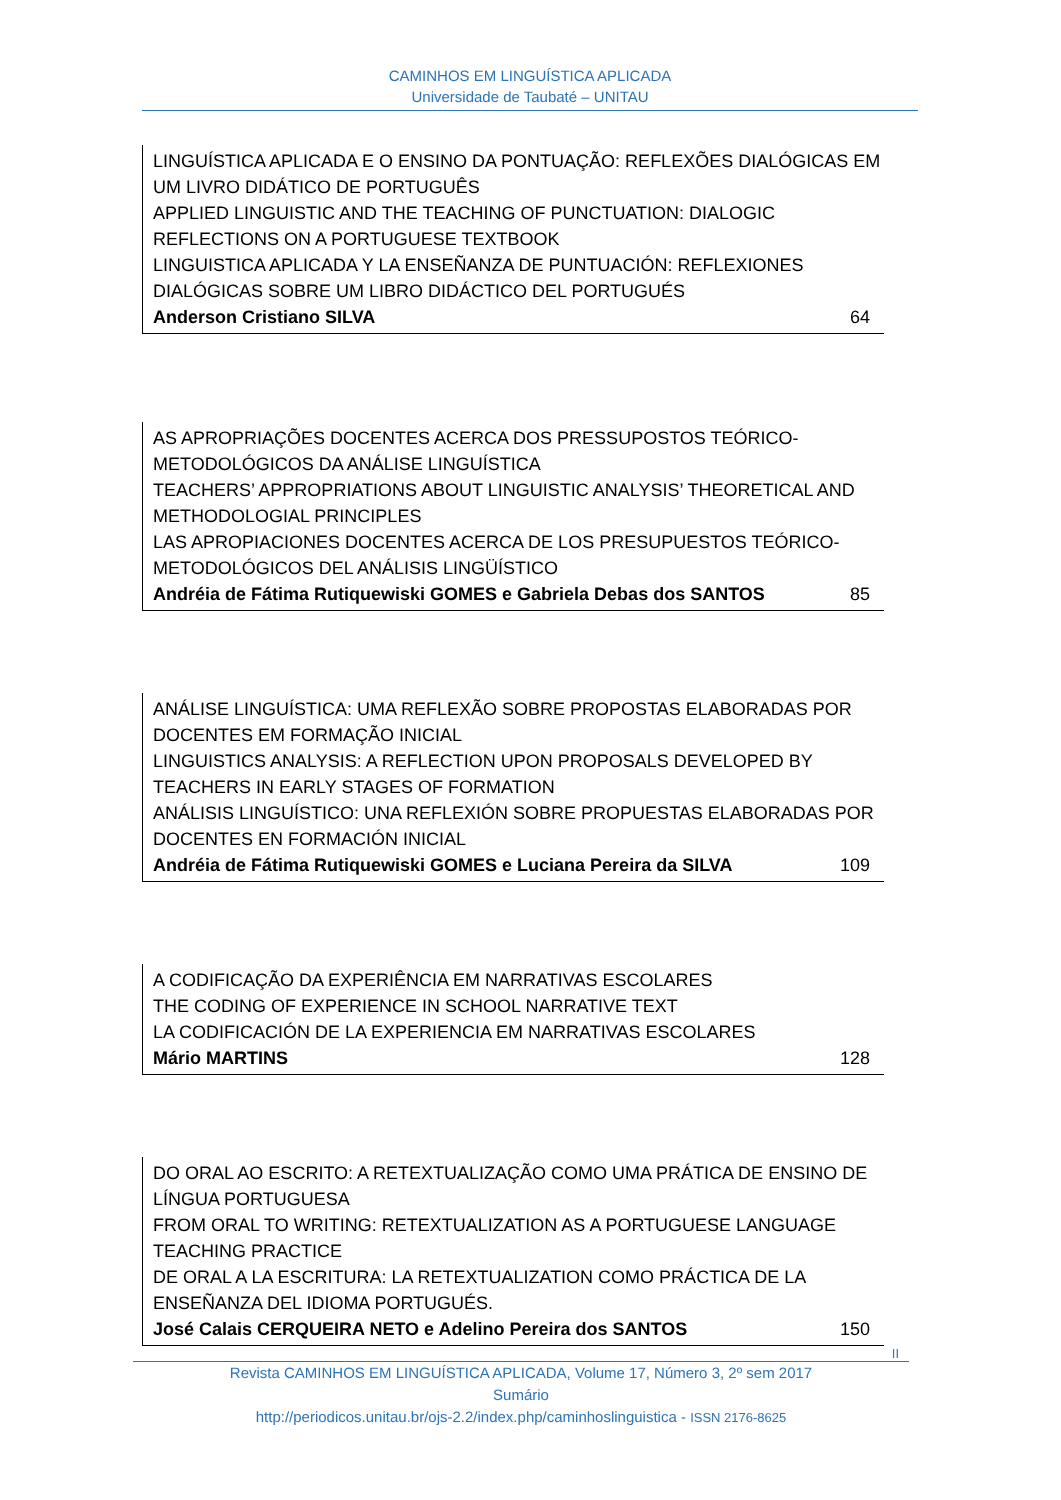CAMINHOS EM LINGUÍSTICA APLICADA
Universidade de Taubaté – UNITAU
LINGUÍSTICA APLICADA E O ENSINO DA PONTUAÇÃO: REFLEXÕES DIALÓGICAS EM UM LIVRO DIDÁTICO DE PORTUGUÊS
APPLIED LINGUISTIC AND THE TEACHING OF PUNCTUATION: DIALOGIC REFLECTIONS ON A PORTUGUESE TEXTBOOK
LINGUISTICA APLICADA Y LA ENSEÑANZA DE PUNTUACIÓN: REFLEXIONES DIALÓGICAS SOBRE UM LIBRO DIDÁCTICO DEL PORTUGUÉS
Anderson Cristiano SILVA 64
AS APROPRIAÇÕES DOCENTES ACERCA DOS PRESSUPOSTOS TEÓRICO-METODOLÓGICOS DA ANÁLISE LINGUÍSTICA
TEACHERS’ APPROPRIATIONS ABOUT LINGUISTIC ANALYSIS’ THEORETICAL AND METHODOLOGIAL PRINCIPLES
LAS APROPIACIONES DOCENTES ACERCA DE LOS PRESUPUESTOS TEÓRICO-METODOLÓGICOS DEL ANÁLISIS LINGÜÍSTICO
Andréia de Fátima Rutiquewiski GOMES e Gabriela Debas dos SANTOS 85
ANÁLISE LINGUÍSTICA: UMA REFLEXÃO SOBRE PROPOSTAS ELABORADAS POR DOCENTES EM FORMAÇÃO INICIAL
LINGUISTICS ANALYSIS: A REFLECTION UPON PROPOSALS DEVELOPED BY TEACHERS IN EARLY STAGES OF FORMATION
ANÁLISIS LINGUÍSTICO: UNA REFLEXIÓN SOBRE PROPUESTAS ELABORADAS POR DOCENTES EN FORMACIÓN INICIAL
Andréia de Fátima Rutiquewiski GOMES e Luciana Pereira da SILVA 109
A CODIFICAÇÃO DA EXPERIÊNCIA EM NARRATIVAS ESCOLARES
THE CODING OF EXPERIENCE IN SCHOOL NARRATIVE TEXT
LA CODIFICACIÓN DE LA EXPERIENCIA EM NARRATIVAS ESCOLARES
Mário MARTINS 128
DO ORAL AO ESCRITO: A RETEXTUALIZAÇÃO COMO UMA PRÁTICA DE ENSINO DE LÍNGUA PORTUGUESA
FROM ORAL TO WRITING: RETEXTUALIZATION AS A PORTUGUESE LANGUAGE TEACHING PRACTICE
DE ORAL A LA ESCRITURA: LA RETEXTUALIZATION COMO PRÁCTICA DE LA ENSEÑANZA DEL IDIOMA PORTUGUÉS.
José Calais CERQUEIRA NETO e Adelino Pereira dos SANTOS 150
II
Revista CAMINHOS EM LINGUÍSTICA APLICADA, Volume 17, Número 3, 2º sem 2017
Sumário
http://periodicos.unitau.br/ojs-2.2/index.php/caminhoslinguistica - ISSN 2176-8625